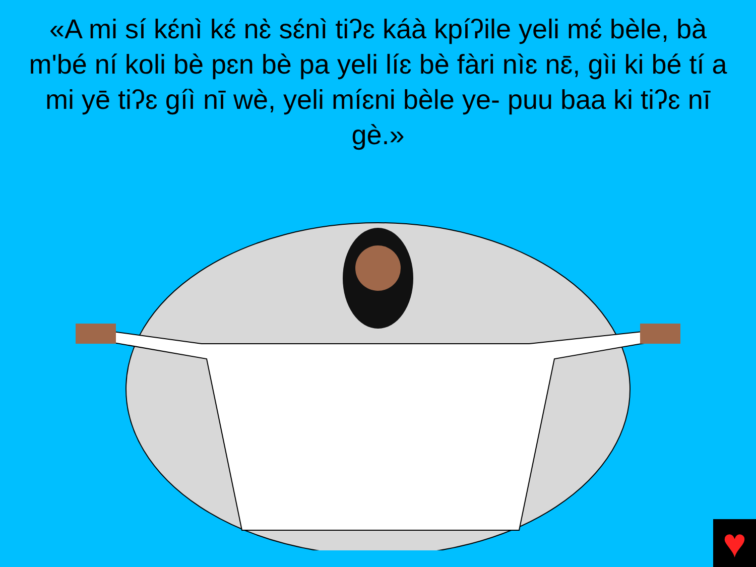«A mi sí kɛ́nì kɛ́ nɛ̀ sɛ́nì tiʔɛ káà kpíʔile yeli mɛ́ bèle, bà m'bé ní koli bè pɛn bè pa yeli líɛ bè fàri nìɛ nɛ̄, gìi ki bé tí a mi yē tiʔɛ gíì nī wè, yeli míɛni bèle ye- puu baa ki tiʔɛ nī gè.»
♥